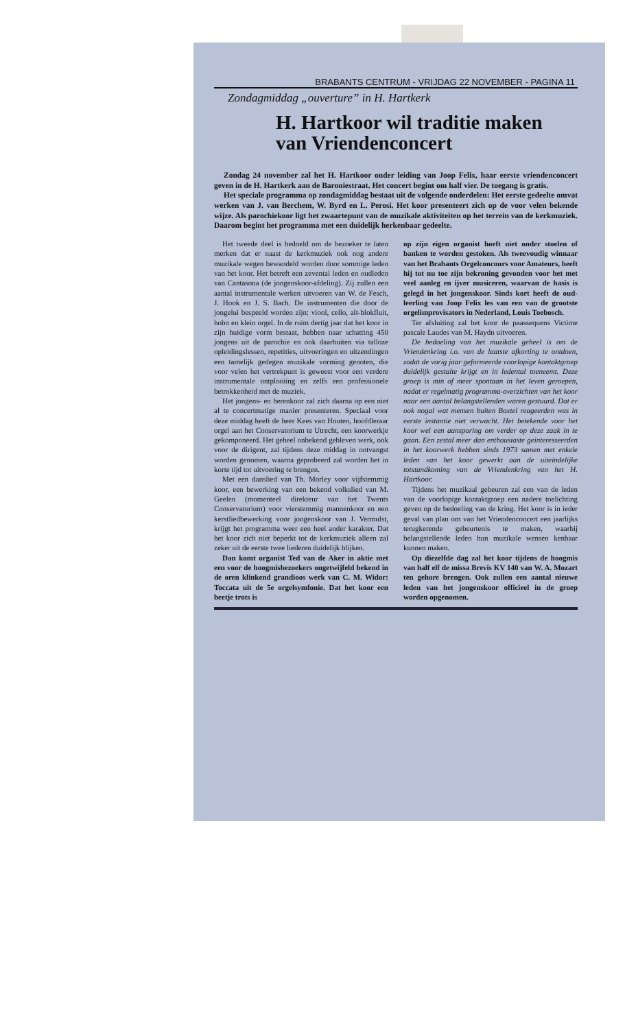BRABANTS CENTRUM - VRIJDAG 22 NOVEMBER - PAGINA 11
Zondagmiddag „ouverture” in H. Hartkerk
H. Hartkoor wil traditie maken van Vriendenconcert
Zondag 24 november zal het H. Hartkoor onder leiding van Joop Felix, haar eerste vriendenconcert geven in de H. Hartkerk aan de Baroniestraat. Het concert begint om half vier. De toegang is gratis.
Het speciale programma op zondagmiddag bestaat uit de volgende onderdelen: Het eerste gedeelte omvat werken van J. van Berchem, W. Byrd en L. Perosi. Het koor presenteert zich op de voor velen bekende wijze. Als parochiekoor ligt het zwaartepunt van de muzikale aktiviteiten op het terrein van de kerkmuziek. Daarom begint het programma met een duidelijk herkenbaar gedeelte.
Het tweede deel is bedoeld om de bezoeker te laten merken dat er naast de kerkmuziek ook nog andere muzikale wegen bewandeld worden door sommige leden van het koor. Het betreft een zevental leden en oudleden van Cantasona (de jongenskoor-afdeling). Zij zullen een aantal instrumentale werken uitvoeren van W. de Fesch, J. Hook en J. S. Bach. De instrumenten die door de jongelui bespeeld worden zijn: viool, cello, alt-blokfluit, hobo en klein orgel. In de ruim dertig jaar dat het koor in zijn huidige vorm bestaat, hebben naar schatting 450 jongens uit de parochie en ook daarbuiten via talloze opleidingslessen, repetities, uitvoeringen en uitzendingen een tamelijk gedegen muzikale vorming genoten, die voor velen het vertrekpunt is geweest voor een verdere instrumentale ontplooiing en zelfs een professionele betrokkenheid met de muziek.
Het jongens- en herenkoor zal zich daarna op een niet al te concertmatige manier presenteren. Speciaal voor deze middag heeft de heer Kees van Houten, hoofdleraar orgel aan het Conservatorium te Utrecht, een koorwerkje gekomponeerd. Het geheel onbekend gebleven werk, ook voor de dirigent, zal tijdens deze middag in ontvangst worden genomen, waarna geprobeerd zal worden het in korte tijd tot uitvoering te brengen.
Met een danslied van Th. Morley voor vijfstemmig koor, een bewerking van een bekend volkslied van M. Geelen (momenteel direkteur van het Twents Conservatorium) voor vierstemmig mannenkoor en een kerstliedbewerking voor jongenskoor van J. Vermulst, krijgt het programma weer een heel ander karakter. Dat het koor zich niet beperkt tot de kerkmuziek alleen zal zeker uit de eerste twee liederen duidelijk blijken.
Dan komt organist Ted van de Aker in aktie met een voor de hoogmisbezoekers ongetwijfeld bekend in de oren klinkend grandioos werk van C. M. Widor: Toccata uit de 5e orgelsymfonie. Dat het koor een beetje trots is
op zijn eigen organist hoeft niet onder stoelen of banken te worden gestoken. Als tweevoudig winnaar van het Brabants Orgelconcours voor Amateurs, heeft hij tot nu toe zijn bekroning gevonden voor het met veel aanleg en ijver musiceren, waarvan de basis is gelegd in het jongenskoor. Sinds kort heeft de oud-leerling van Joop Felix les van een van de grootste orgelimprovisators in Nederland, Louis Toebosch.
Ter afsluiting zal het koor de paassequens Victime pascale Laudes van M. Haydn uitvoeren.
De bedoeling van het muzikale geheel is om de Vriendenkring i.o. van de laatste afkorting te ontdoen, zodat de vorig jaar geformeerde voorlopige kontaktgroep duidelijk gestalte krijgt en in ledental toeneemt. Deze groep is min of meer spontaan in het leven geroepen, nadat er regelmatig programma-overzichten van het koor naar een aantal belangstellenden waren gestuurd. Dat er ook nogal wat mensen buiten Boxtel reageerden was in eerste instantie niet verwacht. Het betekende voor het koor wel een aansporing om verder op deze zaak in te gaan. Een zestal meer dan enthousiaste geinteresseerden in het koorwerk hebben sinds 1973 samen met enkele leden van het koor gewerkt aan de uiteindelijke totstandkoming van de Vriendenkring van het H. Hartkoor.
Tijdens het muzikaal gebeuren zal een van de leden van de voorlopige kontaktgroep een nadere toelichting geven op de bedoeling van de kring. Het koor is in ieder geval van plan om van het Vriendenconcert een jaarlijks terugkerende gebeurtenis te maken, waarbij belangstellende leden hun muzikale wensen kenbaar kunnen maken.
Op diezelfde dag zal het koor tijdens de hoogmis van half elf de missa Brevis KV 140 van W. A. Mozart ten gehore brengen. Ook zullen een aantal nieuwe leden van het jongenskoor officieel in de groep worden opgenomen.